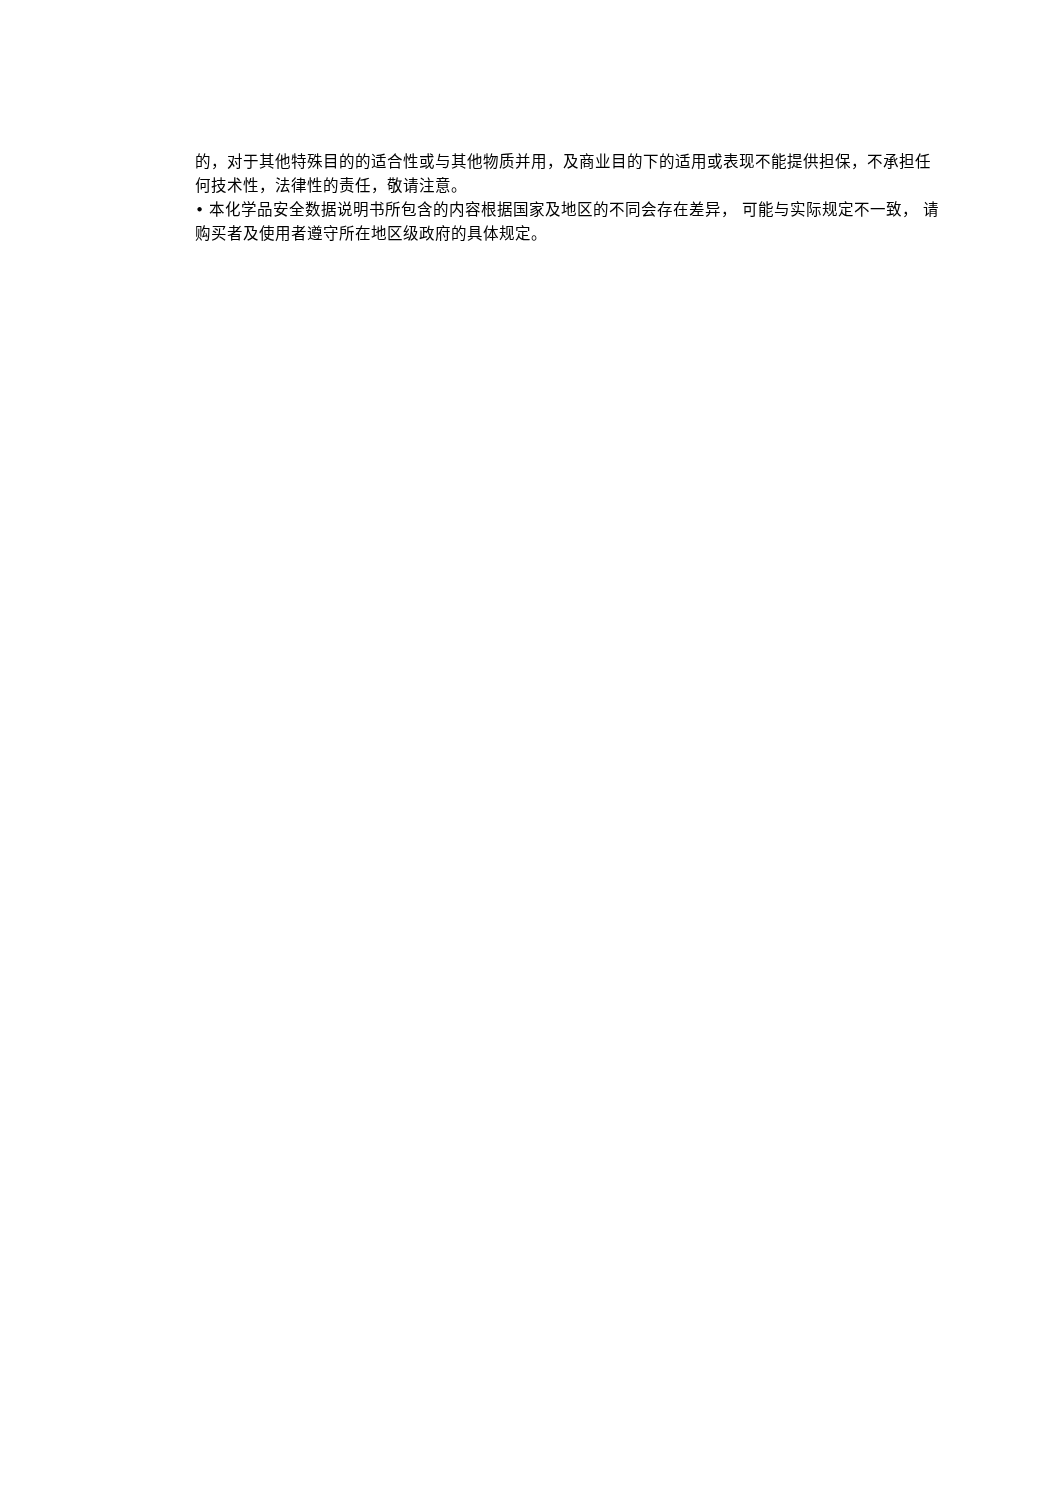的，对于其他特殊目的的适合性或与其他物质并用，及商业目的下的适用或表现不能提供担保，不承担任何技术性，法律性的责任，敬请注意。
• 本化学品安全数据说明书所包含的内容根据国家及地区的不同会存在差异， 可能与实际规定不一致， 请购买者及使用者遵守所在地区级政府的具体规定。